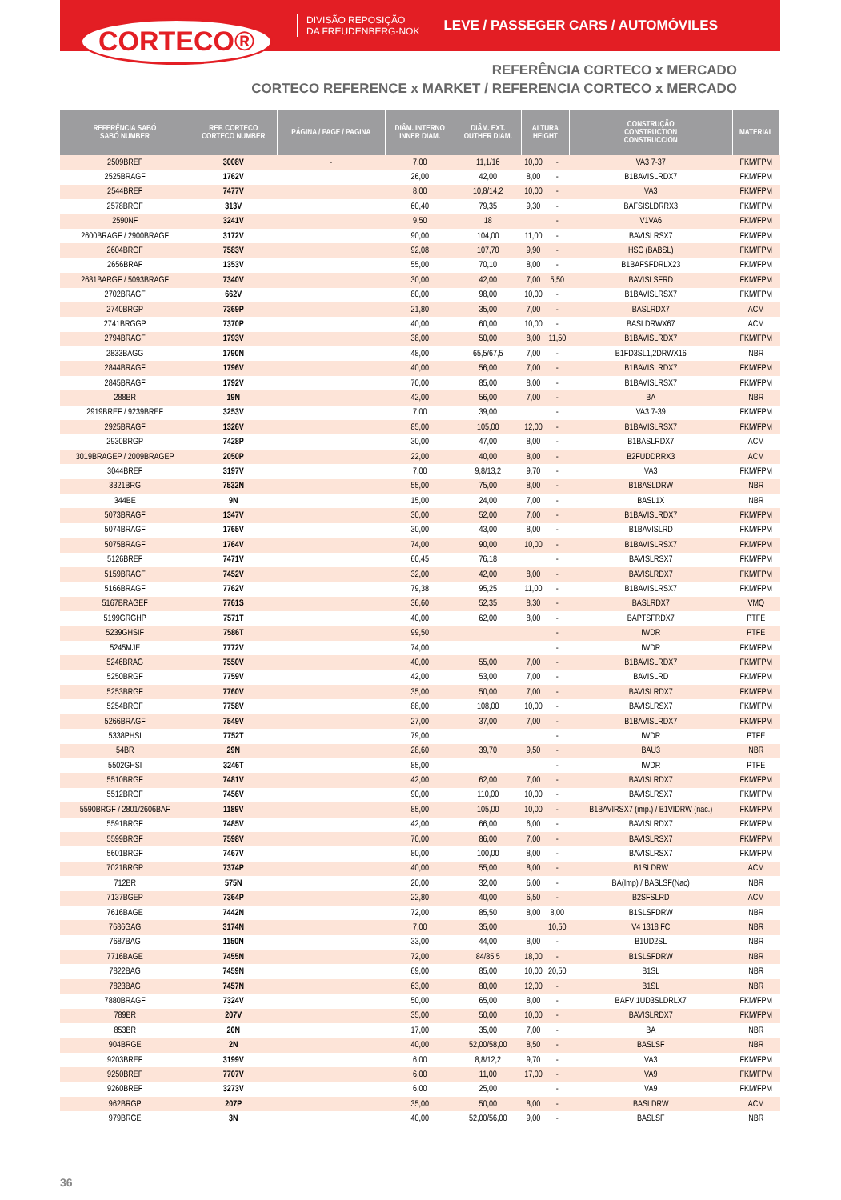CORTECO®
DIVISÃO REPOSIÇÃO
DA FREUDENBERG-NOK
LEVE / PASSEGER CARS / AUTOMÓVILES
REFERÊNCIA CORTECO x MERCADO
CORTECO REFERENCE x MARKET / REFERENCIA CORTECO x MERCADO
| REFERÊNCIA SABÓ SABÓ NUMBER | REF. CORTECO CORTECO NUMBER | PÁGINA / PAGE / PAGINA | DIÂM. INTERNO INNER DIAM. | DIÂM. EXT. OUTHER DIAM. | ALTURA HEIGHT | | CONSTRUÇÃO CONSTRUCTION CONSTRUCCIÓN | MATERIAL |
| --- | --- | --- | --- | --- | --- | --- | --- | --- |
| 2509BREF | 3008V | - | 7,00 | 11,1/16 | 10,00 | - | VA3 7-37 | FKM/FPM |
| 2525BRAGF | 1762V | | 26,00 | 42,00 | 8,00 | - | B1BAVISLRDX7 | FKM/FPM |
| 2544BREF | 7477V | | 8,00 | 10,8/14,2 | 10,00 | - | VA3 | FKM/FPM |
| 2578BRGF | 313V | | 60,40 | 79,35 | 9,30 | - | BAFSISLDRRX3 | FKM/FPM |
| 2590NF | 3241V | | 9,50 | 18 | | - | V1VA6 | FKM/FPM |
| 2600BRAGF / 2900BRAGF | 3172V | | 90,00 | 104,00 | 11,00 | - | BAVISLRSX7 | FKM/FPM |
| 2604BRGF | 7583V | | 92,08 | 107,70 | 9,90 | - | HSC (BABSL) | FKM/FPM |
| 2656BRAF | 1353V | | 55,00 | 70,10 | 8,00 | - | B1BAFSFDRLX23 | FKM/FPM |
| 2681BARGF / 5093BRAGF | 7340V | | 30,00 | 42,00 | 7,00 | 5,50 | BAVISLSFRD | FKM/FPM |
| 2702BRAGF | 662V | | 80,00 | 98,00 | 10,00 | - | B1BAVISLRSX7 | FKM/FPM |
| 2740BRGP | 7369P | | 21,80 | 35,00 | 7,00 | - | BASLRDX7 | ACM |
| 2741BRGGP | 7370P | | 40,00 | 60,00 | 10,00 | - | BASLDRWX67 | ACM |
| 2794BRAGF | 1793V | | 38,00 | 50,00 | 8,00 | 11,50 | B1BAVISLRDX7 | FKM/FPM |
| 2833BAGG | 1790N | | 48,00 | 65,5/67,5 | 7,00 | - | B1FD3SL1,2DRWX16 | NBR |
| 2844BRAGF | 1796V | | 40,00 | 56,00 | 7,00 | - | B1BAVISLRDX7 | FKM/FPM |
| 2845BRAGF | 1792V | | 70,00 | 85,00 | 8,00 | - | B1BAVISLRSX7 | FKM/FPM |
| 288BR | 19N | | 42,00 | 56,00 | 7,00 | - | BA | NBR |
| 2919BREF / 9239BREF | 3253V | | 7,00 | 39,00 | | - | VA3 7-39 | FKM/FPM |
| 2925BRAGF | 1326V | | 85,00 | 105,00 | 12,00 | - | B1BAVISLRSX7 | FKM/FPM |
| 2930BRGP | 7428P | | 30,00 | 47,00 | 8,00 | - | B1BASLRDX7 | ACM |
| 3019BRAGEP / 2009BRAGEP | 2050P | | 22,00 | 40,00 | 8,00 | - | B2FUDDRRX3 | ACM |
| 3044BREF | 3197V | | 7,00 | 9,8/13,2 | 9,70 | - | VA3 | FKM/FPM |
| 3321BRG | 7532N | | 55,00 | 75,00 | 8,00 | - | B1BASLDRW | NBR |
| 344BE | 9N | | 15,00 | 24,00 | 7,00 | - | BASL1X | NBR |
| 5073BRAGF | 1347V | | 30,00 | 52,00 | 7,00 | - | B1BAVISLRDX7 | FKM/FPM |
| 5074BRAGF | 1765V | | 30,00 | 43,00 | 8,00 | - | B1BAVISLRD | FKM/FPM |
| 5075BRAGF | 1764V | | 74,00 | 90,00 | 10,00 | - | B1BAVISLRSX7 | FKM/FPM |
| 5126BREF | 7471V | | 60,45 | 76,18 | | - | BAVISLRSX7 | FKM/FPM |
| 5159BRAGF | 7452V | | 32,00 | 42,00 | 8,00 | - | BAVISLRDX7 | FKM/FPM |
| 5166BRAGF | 7762V | | 79,38 | 95,25 | 11,00 | - | B1BAVISLRSX7 | FKM/FPM |
| 5167BRAGEF | 7761S | | 36,60 | 52,35 | 8,30 | - | BASLRDX7 | VMQ |
| 5199GRGHP | 7571T | | 40,00 | 62,00 | 8,00 | - | BAPTSFRDX7 | PTFE |
| 5239GHSIF | 7586T | | 99,50 | | | - | IWDR | PTFE |
| 5245MJE | 7772V | | 74,00 | | | - | IWDR | FKM/FPM |
| 5246BRAG | 7550V | | 40,00 | 55,00 | 7,00 | - | B1BAVISLRDX7 | FKM/FPM |
| 5250BRGF | 7759V | | 42,00 | 53,00 | 7,00 | - | BAVISLRD | FKM/FPM |
| 5253BRGF | 7760V | | 35,00 | 50,00 | 7,00 | - | BAVISLRDX7 | FKM/FPM |
| 5254BRGF | 7758V | | 88,00 | 108,00 | 10,00 | - | BAVISLRSX7 | FKM/FPM |
| 5266BRAGF | 7549V | | 27,00 | 37,00 | 7,00 | - | B1BAVISLRDX7 | FKM/FPM |
| 5338PHSI | 7752T | | 79,00 | | | - | IWDR | PTFE |
| 54BR | 29N | | 28,60 | 39,70 | 9,50 | - | BAU3 | NBR |
| 5502GHSI | 3246T | | 85,00 | | | - | IWDR | PTFE |
| 5510BRGF | 7481V | | 42,00 | 62,00 | 7,00 | - | BAVISLRDX7 | FKM/FPM |
| 5512BRGF | 7456V | | 90,00 | 110,00 | 10,00 | - | BAVISLRSX7 | FKM/FPM |
| 5590BRGF / 2801/2606BAF | 1189V | | 85,00 | 105,00 | 10,00 | - | B1BAVIRSX7 (imp.) / B1VIDRW (nac.) | FKM/FPM |
| 5591BRGF | 7485V | | 42,00 | 66,00 | 6,00 | - | BAVISLRDX7 | FKM/FPM |
| 5599BRGF | 7598V | | 70,00 | 86,00 | 7,00 | - | BAVISLRSX7 | FKM/FPM |
| 5601BRGF | 7467V | | 80,00 | 100,00 | 8,00 | - | BAVISLRSX7 | FKM/FPM |
| 7021BRGP | 7374P | | 40,00 | 55,00 | 8,00 | - | B1SLDRW | ACM |
| 712BR | 575N | | 20,00 | 32,00 | 6,00 | - | BA(Imp) / BASLSF(Nac) | NBR |
| 7137BGEP | 7364P | | 22,80 | 40,00 | 6,50 | - | B2SFSLRD | ACM |
| 7616BAGE | 7442N | | 72,00 | 85,50 | 8,00 | 8,00 | B1SLSFDRW | NBR |
| 7686GAG | 3174N | | 7,00 | 35,00 | | 10,50 | V4 1318 FC | NBR |
| 7687BAG | 1150N | | 33,00 | 44,00 | 8,00 | - | B1UD2SL | NBR |
| 7716BAGE | 7455N | | 72,00 | 84/85,5 | 18,00 | - | B1SLSFDRW | NBR |
| 7822BAG | 7459N | | 69,00 | 85,00 | 10,00 | 20,50 | B1SL | NBR |
| 7823BAG | 7457N | | 63,00 | 80,00 | 12,00 | - | B1SL | NBR |
| 7880BRAGF | 7324V | | 50,00 | 65,00 | 8,00 | - | BAFVI1UD3SLDRLX7 | FKM/FPM |
| 789BR | 207V | | 35,00 | 50,00 | 10,00 | - | BAVISLRDX7 | FKM/FPM |
| 853BR | 20N | | 17,00 | 35,00 | 7,00 | - | BA | NBR |
| 904BRGE | 2N | | 40,00 | 52,00/58,00 | 8,50 | - | BASLSF | NBR |
| 9203BREF | 3199V | | 6,00 | 8,8/12,2 | 9,70 | - | VA3 | FKM/FPM |
| 9250BREF | 7707V | | 6,00 | 11,00 | 17,00 | - | VA9 | FKM/FPM |
| 9260BREF | 3273V | | 6,00 | 25,00 | | - | VA9 | FKM/FPM |
| 962BRGP | 207P | | 35,00 | 50,00 | 8,00 | - | BASLDRW | ACM |
| 979BRGE | 3N | | 40,00 | 52,00/56,00 | 9,00 | - | BASLSF | NBR |
36